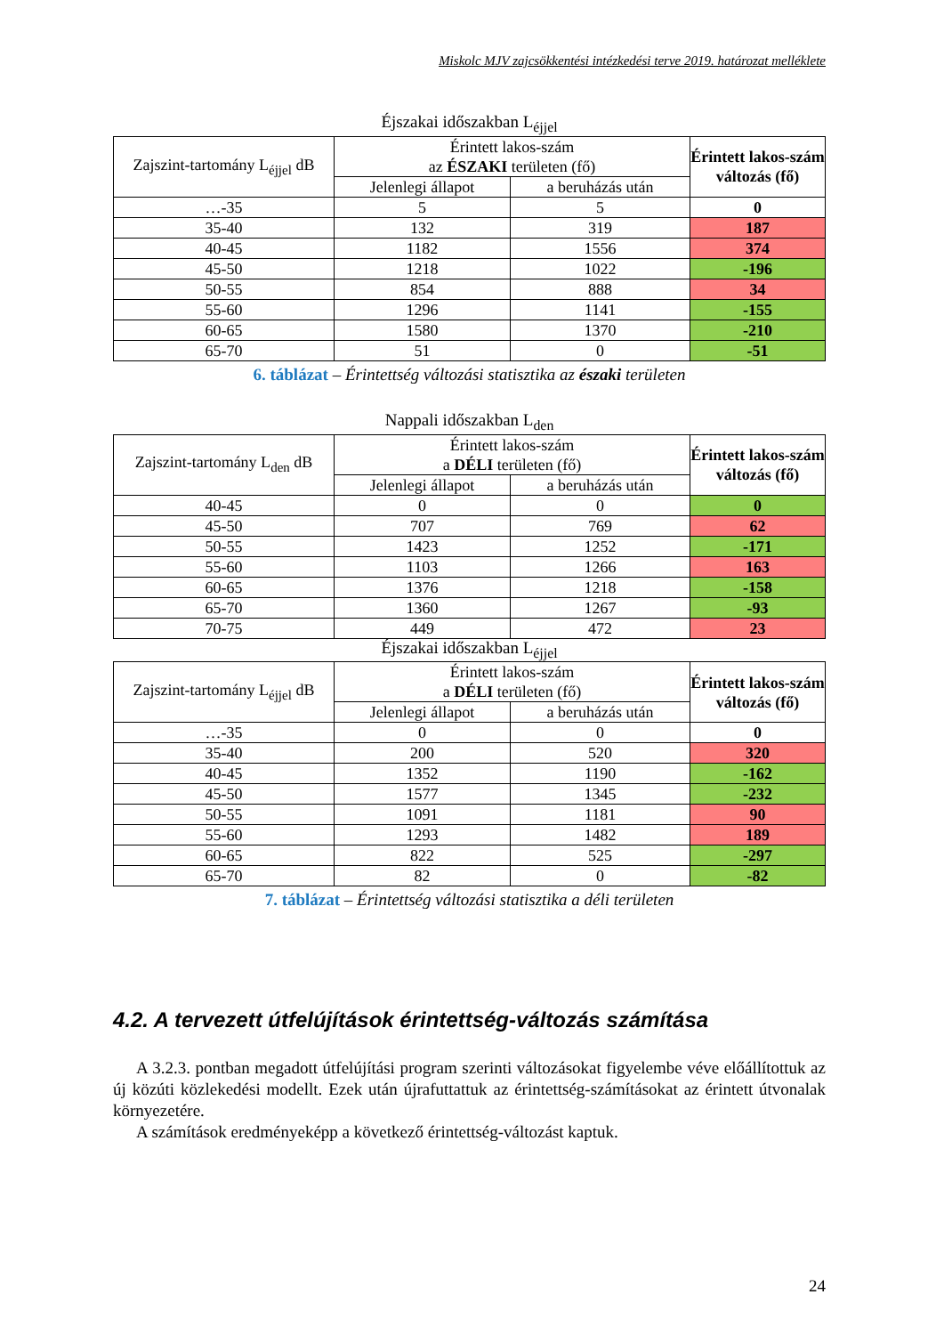Miskolc MJV zajcsökkentési intézkedési terve 2019. határozat melléklete
Éjszakai időszakban L<sub>éjjel</sub>
| Zajszint-tartomány L<sub>éjjel</sub> dB | Érintett lakos-szám az ÉSZAKI területen (fő) | | Érintett lakos-szám változás (fő) |
| --- | --- | --- | --- |
| | Jelenlegi állapot | a beruházás után | |
| …-35 | 5 | 5 | 0 |
| 35-40 | 132 | 319 | 187 |
| 40-45 | 1182 | 1556 | 374 |
| 45-50 | 1218 | 1022 | -196 |
| 50-55 | 854 | 888 | 34 |
| 55-60 | 1296 | 1141 | -155 |
| 60-65 | 1580 | 1370 | -210 |
| 65-70 | 51 | 0 | -51 |
6. táblázat – Érintettség változási statisztika az északi területen
Nappali időszakban L<sub>den</sub>
| Zajszint-tartomány L<sub>den</sub> dB | Érintett lakos-szám a DÉLI területen (fő) | | Érintett lakos-szám változás (fő) |
| --- | --- | --- | --- |
| | Jelenlegi állapot | a beruházás után | |
| 40-45 | 0 | 0 | 0 |
| 45-50 | 707 | 769 | 62 |
| 50-55 | 1423 | 1252 | -171 |
| 55-60 | 1103 | 1266 | 163 |
| 60-65 | 1376 | 1218 | -158 |
| 65-70 | 1360 | 1267 | -93 |
| 70-75 | 449 | 472 | 23 |
Éjszakai időszakban L<sub>éjjel</sub>
| Zajszint-tartomány L<sub>éjjel</sub> dB | Érintett lakos-szám a DÉLI területen (fő) | | Érintett lakos-szám változás (fő) |
| --- | --- | --- | --- |
| | Jelenlegi állapot | a beruházás után | |
| …-35 | 0 | 0 | 0 |
| 35-40 | 200 | 520 | 320 |
| 40-45 | 1352 | 1190 | -162 |
| 45-50 | 1577 | 1345 | -232 |
| 50-55 | 1091 | 1181 | 90 |
| 55-60 | 1293 | 1482 | 189 |
| 60-65 | 822 | 525 | -297 |
| 65-70 | 82 | 0 | -82 |
7. táblázat – Érintettség változási statisztika a déli területen
4.2. A tervezett útfelújítások érintettség-változás számítása
A 3.2.3. pontban megadott útfelújítási program szerinti változásokat figyelembe véve előállítottuk az új közúti közlekedési modellt. Ezek után újrafuttattuk az érintettség-számításokat az érintett útvonalak környezetére.
A számítások eredményeképp a következő érintettség-változást kaptuk.
24